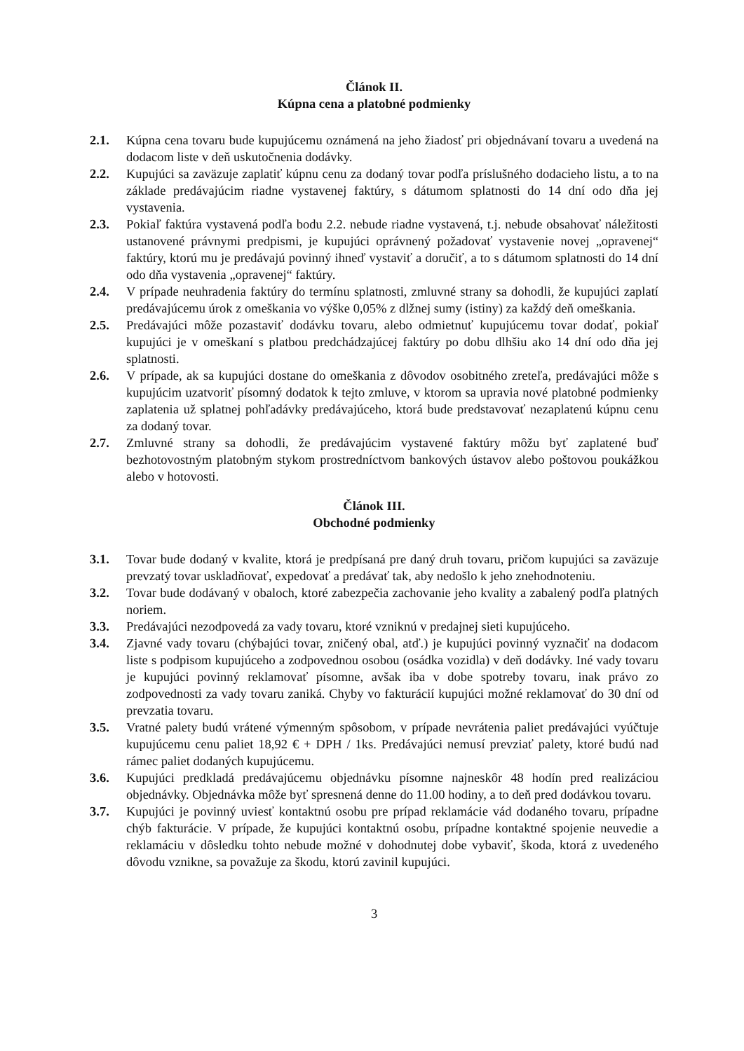Článok II.
Kúpna cena a platobné podmienky
2.1. Kúpna cena tovaru bude kupujúcemu oznámená na jeho žiadosť pri objednávaní tovaru a uvedená na dodacom liste v deň uskutočnenia dodávky.
2.2. Kupujúci sa zaväzuje zaplatiť kúpnu cenu za dodaný tovar podľa príslušného dodacieho listu, a to na základe predávajúcim riadne vystavenej faktúry, s dátumom splatnosti do 14 dní odo dňa jej vystavenia.
2.3. Pokiaľ faktúra vystavená podľa bodu 2.2. nebude riadne vystavená, t.j. nebude obsahovať náležitosti ustanovené právnymi predpismi, je kupujúci oprávnený požadovať vystavenie novej „opravenej“ faktúry, ktorú mu je predávajú povinný ihneď vystaviť a doručiť, a to s dátumom splatnosti do 14 dní odo dňa vystavenia „opravenej“ faktúry.
2.4. V prípade neuhradenia faktúry do termínu splatnosti, zmluvné strany sa dohodli, že kupujúci zaplatí predávajúcemu úrok z omeškania vo výške 0,05% z dlžnej sumy (istiny) za každý deň omeškania.
2.5. Predávajúci môže pozastaviť dodávku tovaru, alebo odmietnuť kupujúcemu tovar dodať, pokiaľ kupujúci je v omeškaní s platbou predchádzajúcej faktúry po dobu dlhšiu ako 14 dní odo dňa jej splatnosti.
2.6. V prípade, ak sa kupujúci dostane do omeškania z dôvodov osobitného zreteľa, predávajúci môže s kupujúcim uzatvoriť písomný dodatok k tejto zmluve, v ktorom sa upravia nové platobné podmienky zaplatenia už splatnej pohľadávky predávajúceho, ktorá bude predstavovať nezaplatenú kúpnu cenu za dodaný tovar.
2.7. Zmluvné strany sa dohodli, že predávajúcim vystavené faktúry môžu byť zaplatené buď bezhotovostným platobným stykom prostredníctvom bankových ústavov alebo poštovou poukážkou alebo v hotovosti.
Článok III.
Obchodné podmienky
3.1. Tovar bude dodaný v kvalite, ktorá je predpísaná pre daný druh tovaru, pričom kupujúci sa zaväzuje prevzatý tovar uskladňovať, expedovať a predávať tak, aby nedošlo k jeho znehodnoteniu.
3.2. Tovar bude dodávaný v obaloch, ktoré zabezpečia zachovanie jeho kvality a zabalený podľa platných noriem.
3.3. Predávajúci nezodpovedá za vady tovaru, ktoré vzniknú v predajnej sieti kupujúceho.
3.4. Zjavné vady tovaru (chýbajúci tovar, zničený obal, atď.) je kupujúci povinný vyznačiť na dodacom liste s podpisom kupujúceho a zodpovednou osobou (osádka vozidla) v deň dodávky. Iné vady tovaru je kupujúci povinný reklamovať písomne, avšak iba v dobe spotreby tovaru, inak právo zo zodpovednosti za vady tovaru zaniká. Chyby vo fakturácií kupujúci možné reklamovať do 30 dní od prevzatia tovaru.
3.5. Vratné palety budú vrátené výmenným spôsobom, v prípade nevrátenia paliet predávajúci vyúčtuje kupujúcemu cenu paliet 18,92 € + DPH / 1ks. Predávajúci nemusí prevziať palety, ktoré budú nad rámec paliet dodaných kupujúcemu.
3.6. Kupujúci predkladá predávajúcemu objednávku písomne najneskôr 48 hodín pred realizáciou objednávky. Objednávka môže byť spresnená denne do 11.00 hodiny, a to deň pred dodávkou tovaru.
3.7. Kupujúci je povinný uviesť kontaktnú osobu pre prípad reklamácie vád dodaného tovaru, prípadne chýb fakturácie. V prípade, že kupujúci kontaktnú osobu, prípadne kontaktné spojenie neuvedie a reklamáciu v dôsledku tohto nebude možné v dohodnutej dobe vybaviť, škoda, ktorá z uvedeného dôvodu vznikne, sa považuje za škodu, ktorú zavinil kupujúci.
3